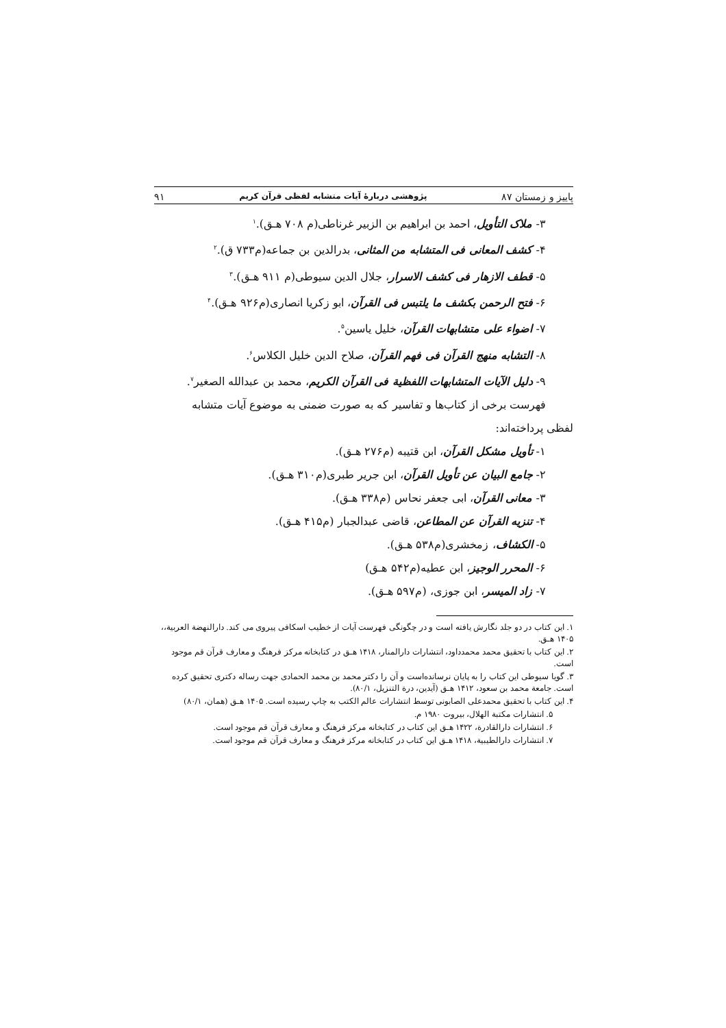پاییز و زمستان ۸۷ پژوهشی دربارهٔ آیات متشابه لفظی قرآن کریم ۹۱
۳- ملاک التأویل، احمد بن ابراهیم بن الزبیر غرناطی(م ۷۰۸ هـق).<sup>۱</sup>
۴- کشف المعانی فی المتشابه من المثانی، بدرالدین بن جماعه(م۷۳۳ ق).<sup>۲</sup>
۵- قطف الازهار فی کشف الاسرار، جلال الدین سیوطی(م ۹۱۱ هـق).<sup>۳</sup>
۶- فتح الرحمن بکشف ما یلتبس فی القرآن، ابو زکریا انصاری(م۹۲۶ هـق).<sup>۴</sup>
۷- اضواء علی متشابهات القرآن، خلیل یاسین<sup>۵</sup>.
۸- التشابه منهج القرآن فی فهم القرآن، صلاح الدین خلیل الکلاس<sup>۶</sup>.
۹- دلیل الآیات المتشابهات اللفظیة فی القرآن الکریم، محمد بن عبدالله الصغیر<sup>۷</sup>.
فهرست برخی از کتاب‌ها و تفاسیر که به صورت ضمنی به موضوع آیات متشابه
لفظی پرداخته‌اند:
۱- تأویل مشکل القرآن، ابن قتیبه (م۲۷۶ هـق).
۲- جامع البیان عن تأویل القرآن، ابن جریر طبری(م۳۱۰ هـق).
۳- معانی القرآن، ابی جعفر نحاس (م۳۳۸ هـق).
۴- تنزیه القرآن عن المطاعن، قاضی عبدالجبار (م۴۱۵ هـق).
۵- الکشاف، زمخشری(م۵۳۸ هـق).
۶- المحرر الوجیز، ابن عطیه(م۵۴۲ هـق)
۷- زاد المیسر، ابن جوزی، (م۵۹۷ هـق).
۱. این کتاب در دو جلد نگارش یافته است و در چگونگی فهرست آیات از خطیب اسکافی پیروی می کند. دارالنهضة العربیة،، ۱۴۰۵ هـق.
۲. این کتاب با تحقیق محمد محمدداود، انتشارات دارالمنار، ۱۴۱۸ هـق در کتابخانه مرکز فرهنگ و معارف قرآن قم موجود است.
۳. گویا سیوطی این کتاب را به پایان نرسانده‌است و آن را دکتر محمد بن محمد الحمادی جهت رساله دکتری تحقیق کرده است. جامعة محمد بن سعود، ۱۴۱۲ هـق (آیدین، درة التنزیل، ۸۰/۱).
۴. این کتاب با تحقیق محمدعلی الصابونی توسط انتشارات عالم الکتب به چاپ رسیده است. ۱۴۰۵ هـق (همان، ۸۰/۱)
۵. انتشارات مکتبة الهلال، بیروت ۱۹۸۰ م.
۶. انتشارات دارالقادرة، ۱۴۲۲ هـق این کتاب در کتابخانه مرکز فرهنگ و معارف قرآن قم موجود است.
۷. انتشارات دارالطیبیة، ۱۴۱۸ هـق این کتاب در کتابخانه مرکز فرهنگ و معارف قرآن قم موجود است.